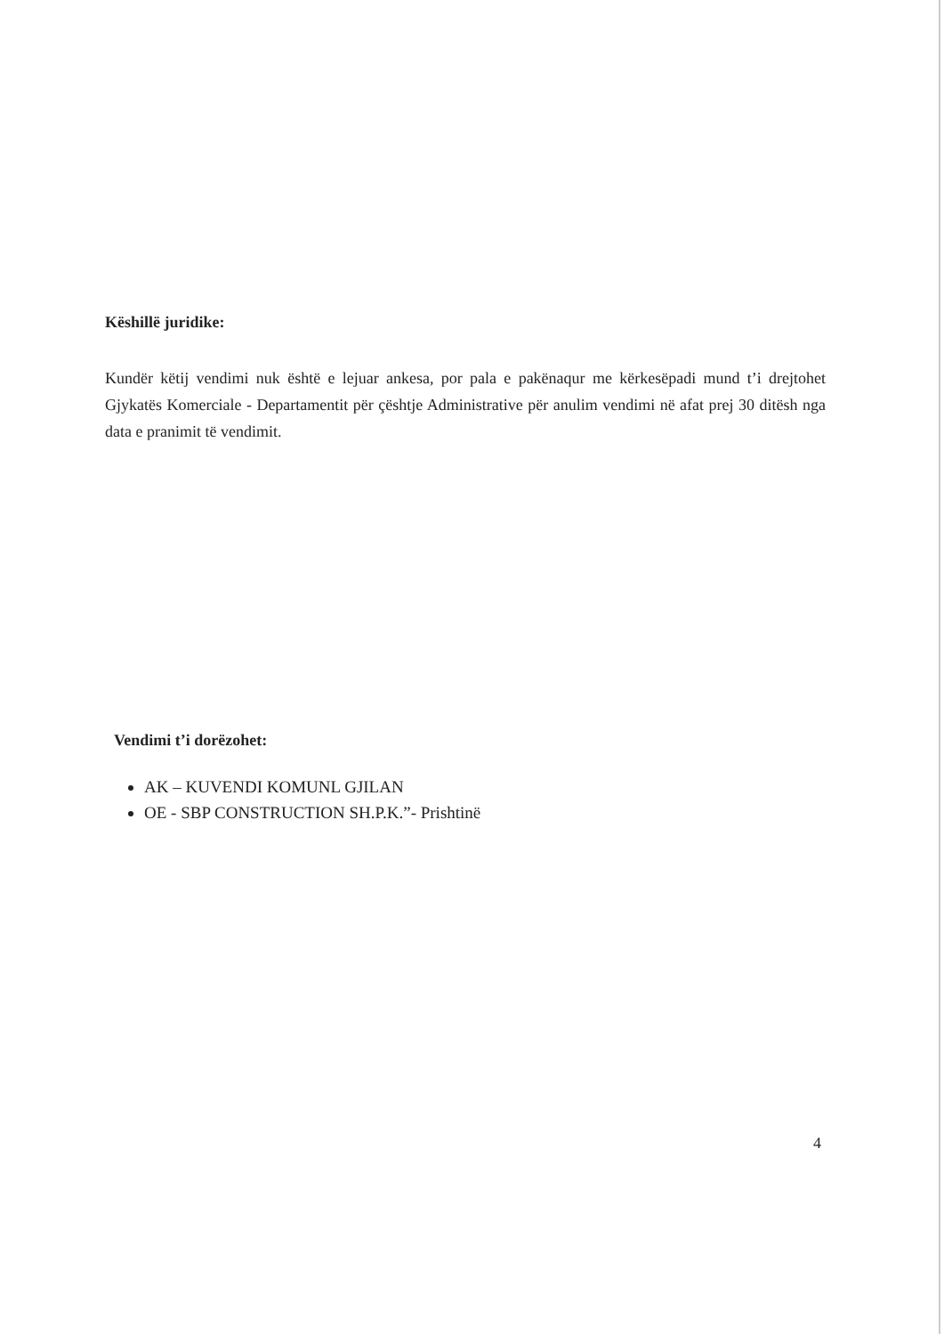Këshillë juridike:
Kundër këtij vendimi nuk është e lejuar ankesa, por pala e pakënaqur me kërkesëpadi mund t’i drejtohet Gjykatës Komerciale - Departamentit për çështje Administrative për anulim vendimi në afat prej 30 ditësh nga data e pranimit të vendimit.
Vendimi t’i dorëzohet:
AK – KUVENDI KOMUNL GJILAN
OE - SBP CONSTRUCTION SH.P.K.”- Prishtinë
4